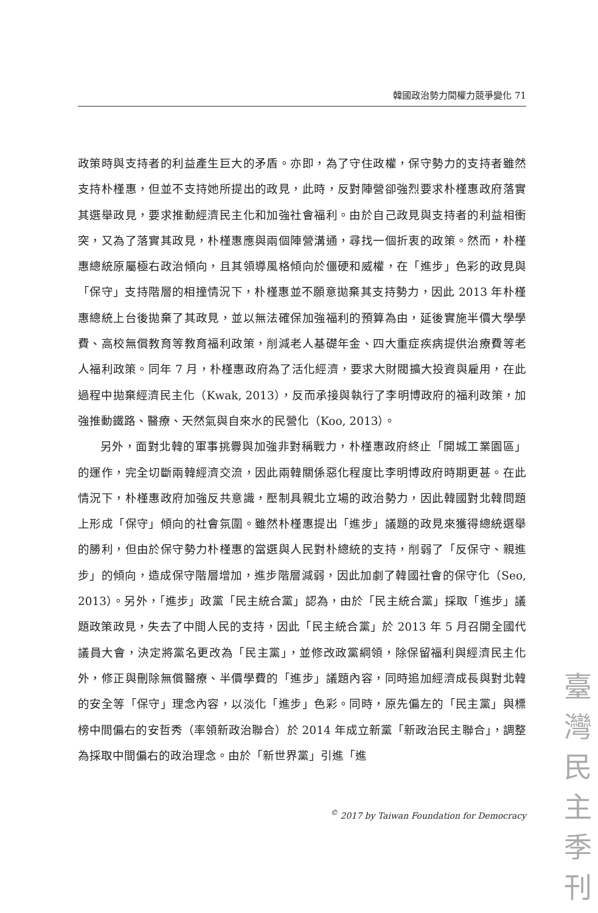韓國政治勢力間權力競爭變化 71
政策時與支持者的利益產生巨大的矛盾。亦即，為了守住政權，保守勢力的支持者雖然支持朴槿惠，但並不支持她所提出的政見，此時，反對陣營卻強烈要求朴槿惠政府落實其選舉政見，要求推動經濟民主化和加強社會福利。由於自己政見與支持者的利益相衝突，又為了落實其政見，朴槿惠應與兩個陣營溝通，尋找一個折衷的政策。然而，朴槿惠總統原屬極右政治傾向，且其領導風格傾向於僵硬和威權，在「進步」色彩的政見與「保守」支持階層的相撞情況下，朴槿惠並不願意拋棄其支持勢力，因此 2013 年朴槿惠總統上台後拋棄了其政見，並以無法確保加強福利的預算為由，延後實施半價大學學費、高校無償教育等教育福利政策，削減老人基礎年金、四大重症疾病提供治療費等老人福利政策。同年 7 月，朴槿惠政府為了活化經濟，要求大財閥擴大投資與雇用，在此過程中拋棄經濟民主化（Kwak, 2013），反而承接與執行了李明博政府的福利政策，加強推動鐵路、醫療、天然氣與自來水的民營化（Koo, 2013）。
另外，面對北韓的軍事挑釁與加強非對稱戰力，朴槿惠政府終止「開城工業園區」的運作，完全切斷兩韓經濟交流，因此兩韓關係惡化程度比李明博政府時期更甚。在此情況下，朴槿惠政府加強反共意識，壓制具親北立場的政治勢力，因此韓國對北韓問題上形成「保守」傾向的社會氛圍。雖然朴槿惠提出「進步」議題的政見來獲得總統選舉的勝利，但由於保守勢力朴槿惠的當選與人民對朴總統的支持，削弱了「反保守、親進步」的傾向，造成保守階層增加，進步階層減弱，因此加劇了韓國社會的保守化（Seo, 2013）。另外，「進步」政黨「民主統合黨」認為，由於「民主統合黨」採取「進步」議題政策政見，失去了中間人民的支持，因此「民主統合黨」於 2013 年 5 月召開全國代議員大會，決定將黨名更改為「民主黨」，並修改政黨綱領，除保留福利與經濟民主化外，修正與刪除無償醫療、半價學費的「進步」議題內容，同時追加經濟成長與對北韓的安全等「保守」理念內容，以淡化「進步」色彩。同時，原先偏左的「民主黨」與標榜中間偏右的安哲秀（率領新政治聯合）於 2014 年成立新黨「新政治民主聯合」，調整為採取中間偏右的政治理念。由於「新世界黨」引進「進
<sup>©</sup> 2017 by Taiwan Foundation for Democracy
臺灣民主季刊